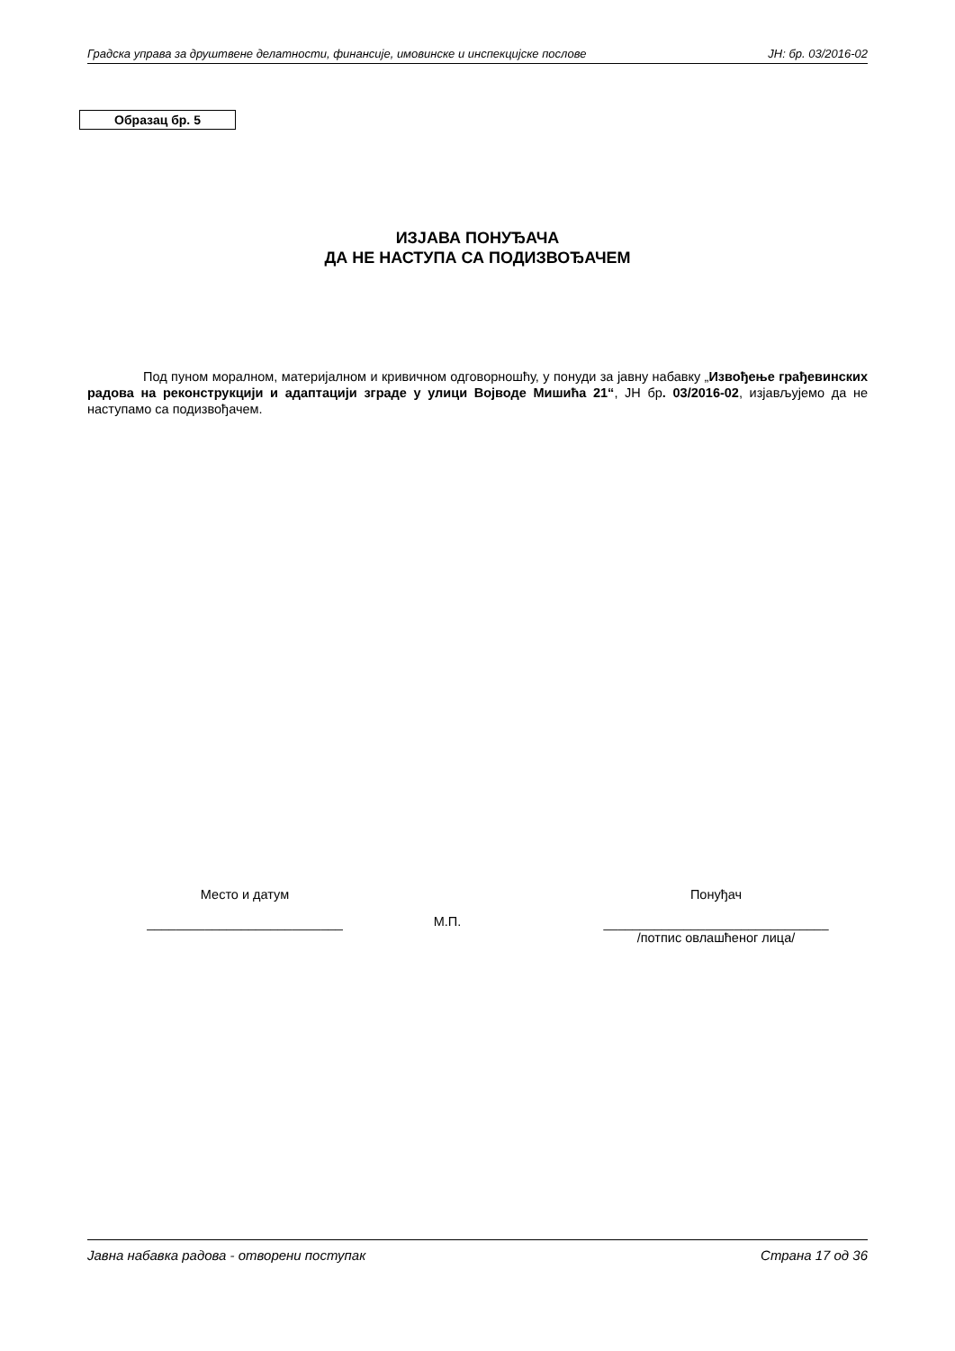Градска управа за друштвене делатности, финансије, имовинске и инспекцијске послове ЈН: бр. 03/2016-02
Образац бр. 5
ИЗЈАВА ПОНУЂАЧА
ДА НЕ НАСТУПА СА ПОДИЗВОЂАЧЕМ
Под пуном моралном, материјалном и кривичном одговорношћу, у понуди за јавну набавку „Извођење грађевинских радова на реконструкцији и адаптацији зграде у улици Војводе Мишића 21“, ЈН бр. 03/2016-02, изјављујемо да не наступамо са подизвођачем.
Место и датум
___________________________
М.П.
Понуђач
_______________________________
/потпис овлашћеног лица/
Јавна набавка радова - отворени поступак Страна 17 од 36